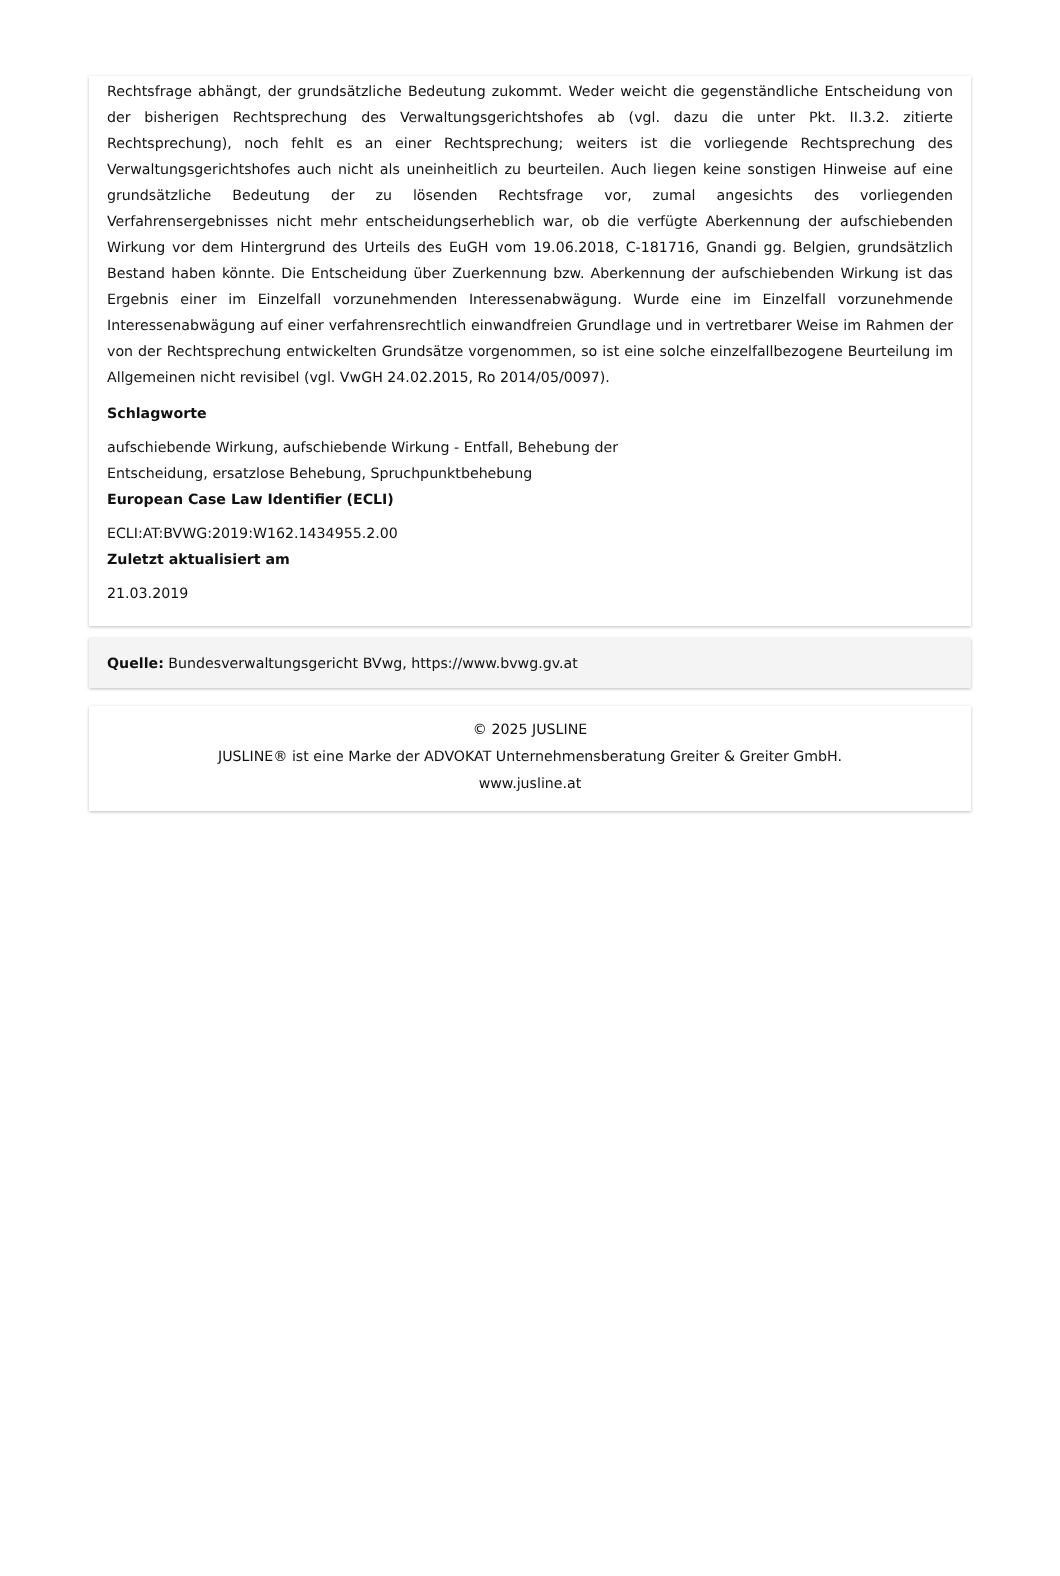Rechtsfrage abhängt, der grundsätzliche Bedeutung zukommt. Weder weicht die gegenständliche Entscheidung von der bisherigen Rechtsprechung des Verwaltungsgerichtshofes ab (vgl. dazu die unter Pkt. II.3.2. zitierte Rechtsprechung), noch fehlt es an einer Rechtsprechung; weiters ist die vorliegende Rechtsprechung des Verwaltungsgerichtshofes auch nicht als uneinheitlich zu beurteilen. Auch liegen keine sonstigen Hinweise auf eine grundsätzliche Bedeutung der zu lösenden Rechtsfrage vor, zumal angesichts des vorliegenden Verfahrensergebnisses nicht mehr entscheidungserheblich war, ob die verfügte Aberkennung der aufschiebenden Wirkung vor dem Hintergrund des Urteils des EuGH vom 19.06.2018, C-181716, Gnandi gg. Belgien, grundsätzlich Bestand haben könnte. Die Entscheidung über Zuerkennung bzw. Aberkennung der aufschiebenden Wirkung ist das Ergebnis einer im Einzelfall vorzunehmenden Interessenabwägung. Wurde eine im Einzelfall vorzunehmende Interessenabwägung auf einer verfahrensrechtlich einwandfreien Grundlage und in vertretbarer Weise im Rahmen der von der Rechtsprechung entwickelten Grundsätze vorgenommen, so ist eine solche einzelfallbezogene Beurteilung im Allgemeinen nicht revisibel (vgl. VwGH 24.02.2015, Ro 2014/05/0097).
Schlagworte
aufschiebende Wirkung, aufschiebende Wirkung - Entfall, Behebung der
Entscheidung, ersatzlose Behebung, Spruchpunktbehebung
European Case Law Identifier (ECLI)
ECLI:AT:BVWG:2019:W162.1434955.2.00
Zuletzt aktualisiert am
21.03.2019
Quelle: Bundesverwaltungsgericht BVwg, https://www.bvwg.gv.at
© 2025 JUSLINE
JUSLINE® ist eine Marke der ADVOKAT Unternehmensberatung Greiter & Greiter GmbH.
www.jusline.at